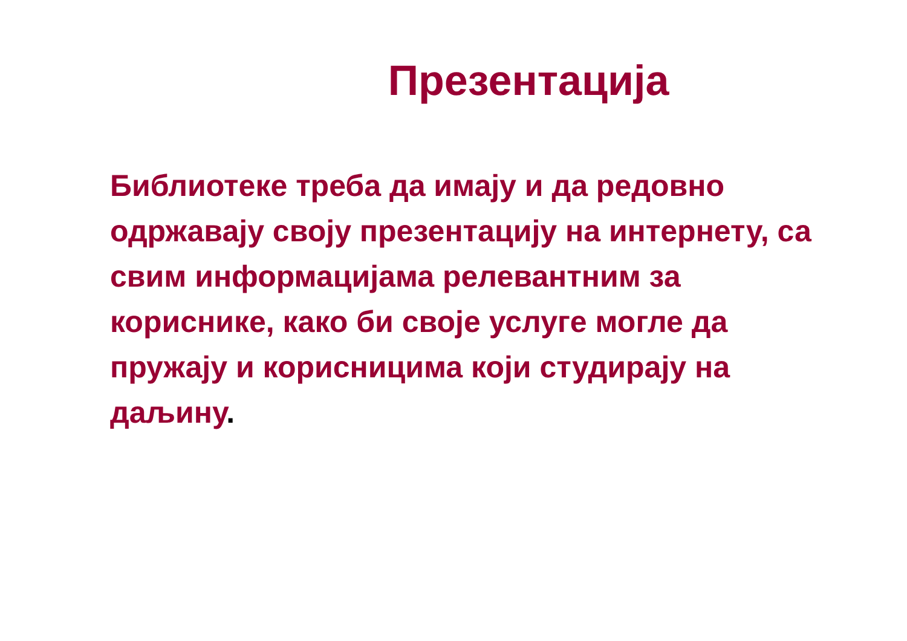Презентација
Библиотеке треба да имају и да редовно одржавају своју презентацију на интернету, са свим информацијама релевантним за кориснике, како би своје услуге могле да пружају и корисницима који студирају на даљину.